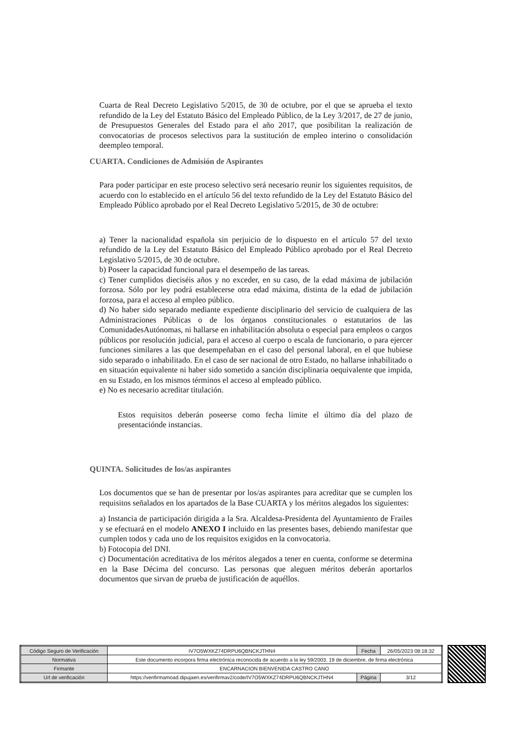Cuarta de Real Decreto Legislativo 5/2015, de 30 de octubre, por el que se aprueba el texto refundido de la Ley del Estatuto Básico del Empleado Público, de la Ley 3/2017, de 27 de junio, de Presupuestos Generales del Estado para el año 2017, que posibilitan la realización de convocatorias de procesos selectivos para la sustitución de empleo interino o consolidación deempleo temporal.
CUARTA. Condiciones de Admisión de Aspirantes
Para poder participar en este proceso selectivo será necesario reunir los siguientes requisitos, de acuerdo con lo establecido en el artículo 56 del texto refundido de la Ley del Estatuto Básico del Empleado Público aprobado por el Real Decreto Legislativo 5/2015, de 30 de octubre:
a) Tener la nacionalidad española sin perjuicio de lo dispuesto en el artículo 57 del texto refundido de la Ley del Estatuto Básico del Empleado Público aprobado por el Real Decreto Legislativo 5/2015, de 30 de octubre.
b) Poseer la capacidad funcional para el desempeño de las tareas.
c) Tener cumplidos dieciséis años y no exceder, en su caso, de la edad máxima de jubilación forzosa. Sólo por ley podrá establecerse otra edad máxima, distinta de la edad de jubilación forzosa, para el acceso al empleo público.
d) No haber sido separado mediante expediente disciplinario del servicio de cualquiera de las Administraciones Públicas o de los órganos constitucionales o estatutarios de las ComunidadesAutónomas, ni hallarse en inhabilitación absoluta o especial para empleos o cargos públicos por resolución judicial, para el acceso al cuerpo o escala de funcionario, o para ejercer funciones similares a las que desempeñaban en el caso del personal laboral, en el que hubiese sido separado o inhabilitado. En el caso de ser nacional de otro Estado, no hallarse inhabilitado o en situación equivalente ni haber sido sometido a sanción disciplinaria oequivalente que impida, en su Estado, en los mismos términos el acceso al empleado público.
e) No es necesario acreditar titulación.
Estos requisitos deberán poseerse como fecha límite el último día del plazo de presentaciónde instancias.
QUINTA. Solicitudes de los/as aspirantes
Los documentos que se han de presentar por los/as aspirantes para acreditar que se cumplen los requisitos señalados en los apartados de la Base CUARTA y los méritos alegados los siguientes:
a) Instancia de participación dirigida a la Sra. Alcaldesa-Presidenta del Ayuntamiento de Frailes y se efectuará en el modelo ANEXO I incluido en las presentes bases, debiendo manifestar que cumplen todos y cada uno de los requisitos exigidos en la convocatoria.
b) Fotocopia del DNI.
c) Documentación acreditativa de los méritos alegados a tener en cuenta, conforme se determina en la Base Décima del concurso. Las personas que aleguen méritos deberán aportarlos documentos que sirvan de prueba de justificación de aquéllos.
| Código Seguro de Verificación | IV7O5WXKZ74DRPU6QBNCKJTHN4 | Fecha | 26/05/2023 08:18:32 |
| Normativa | Este documento incorpora firma electrónica reconocida de acuerdo a la ley 59/2003, 19 de diciembre, de firma electrónica | | |
| Firmante | ENCARNACION BIENVENIDA CASTRO CANO | | |
| Url de verificación | https://verifirmamoad.dipujaen.es/verifirmav2/code/IV7O5WXKZ74DRPU6QBNCKJTHN4 | Página | 3/12 |